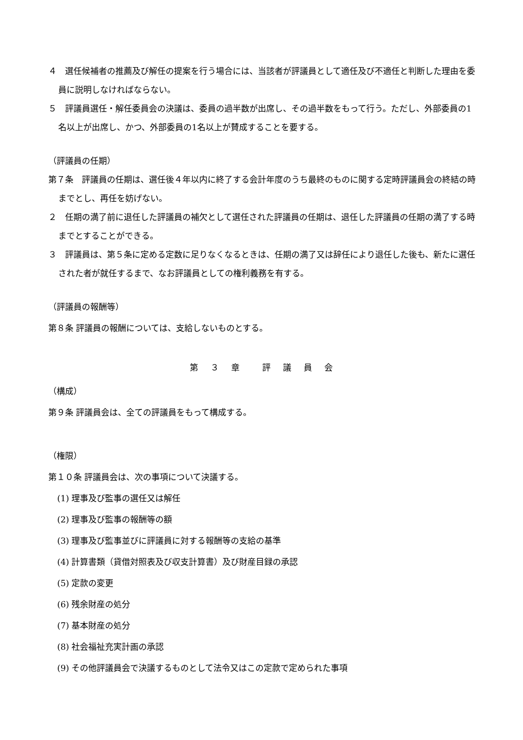４　選任候補者の推薦及び解任の提案を行う場合には、当該者が評議員として適任及び不適任と判断した理由を委員に説明しなければならない。
５　評議員選任・解任委員会の決議は、委員の過半数が出席し、その過半数をもって行う。ただし、外部委員の1名以上が出席し、かつ、外部委員の1名以上が賛成することを要する。
（評議員の任期）
第７条　評議員の任期は、選任後４年以内に終了する会計年度のうち最終のものに関する定時評議員会の終結の時までとし、再任を妨げない。
２　任期の満了前に退任した評議員の補欠として選任された評議員の任期は、退任した評議員の任期の満了する時までとすることができる。
３　評議員は、第５条に定める定数に足りなくなるときは、任期の満了又は辞任により退任した後も、新たに選任された者が就任するまで、なお評議員としての権利義務を有する。
（評議員の報酬等）
第８条 評議員の報酬については、支給しないものとする。
第　３　章　　評　議　員　会
（構成）
第９条 評議員会は、全ての評議員をもって構成する。
（権限）
第１０条 評議員会は、次の事項について決議する。
(1) 理事及び監事の選任又は解任
(2) 理事及び監事の報酬等の額
(3) 理事及び監事並びに評議員に対する報酬等の支給の基準
(4) 計算書類（貸借対照表及び収支計算書）及び財産目録の承認
(5) 定款の変更
(6) 残余財産の処分
(7) 基本財産の処分
(8) 社会福祉充実計画の承認
(9) その他評議員会で決議するものとして法令又はこの定款で定められた事項